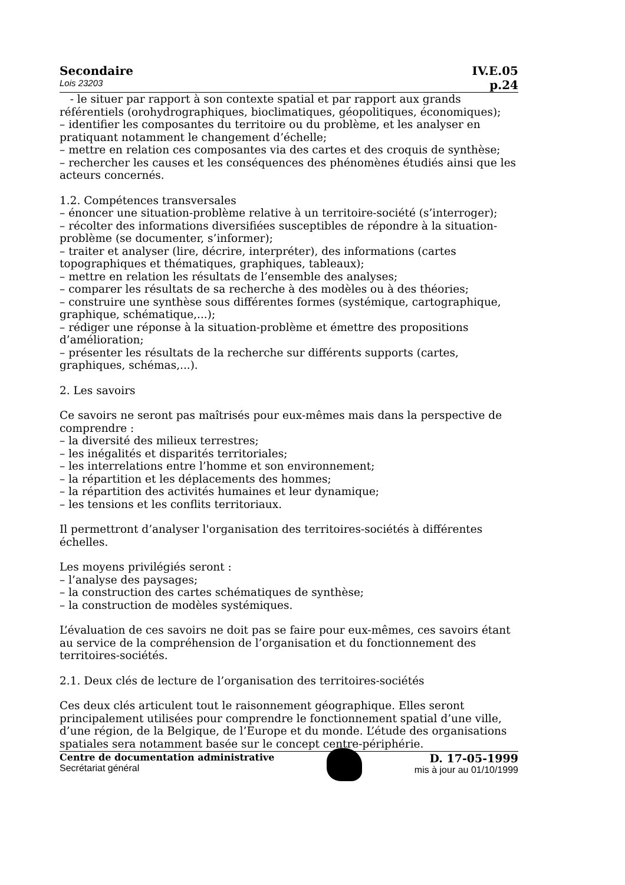Secondaire IV.E.05
Lois 23203 p.24
- le situer par rapport à son contexte spatial et par rapport aux grands référentiels (orohydrographiques, bioclimatiques, géopolitiques, économiques);
– identifier les composantes du territoire ou du problème, et les analyser en pratiquant notamment le changement d’échelle;
– mettre en relation ces composantes via des cartes et des croquis de synthèse;
– rechercher les causes et les conséquences des phénomènes étudiés ainsi que les acteurs concernés.
1.2. Compétences transversales
– énoncer une situation-problème relative à un territoire-société (s’interroger);
– récolter des informations diversifiées susceptibles de répondre à la situation-problème (se documenter, s’informer);
– traiter et analyser (lire, décrire, interpréter), des informations (cartes topographiques et thématiques, graphiques, tableaux);
– mettre en relation les résultats de l’ensemble des analyses;
– comparer les résultats de sa recherche à des modèles ou à des théories;
– construire une synthèse sous différentes formes (systémique, cartographique, graphique, schématique,...);
– rédiger une réponse à la situation-problème et émettre des propositions d’amélioration;
– présenter les résultats de la recherche sur différents supports (cartes, graphiques, schémas,...).
2. Les savoirs
Ce savoirs ne seront pas maîtrisés pour eux-mêmes mais dans la perspective de comprendre :
– la diversité des milieux terrestres;
– les inégalités et disparités territoriales;
– les interrelations entre l’homme et son environnement;
– la répartition et les déplacements des hommes;
– la répartition des activités humaines et leur dynamique;
– les tensions et les conflits territoriaux.
Il permettront d’analyser l'organisation des territoires-sociétés à différentes échelles.
Les moyens privilégiés seront :
– l’analyse des paysages;
– la construction des cartes schématiques de synthèse;
– la construction de modèles systémiques.
L’évaluation de ces savoirs ne doit pas se faire pour eux-mêmes, ces savoirs étant au service de la compréhension de l’organisation et du fonctionnement des territoires-sociétés.
2.1. Deux clés de lecture de l’organisation des territoires-sociétés
Ces deux clés articulent tout le raisonnement géographique. Elles seront principalement utilisées pour comprendre le fonctionnement spatial d’une ville, d’une région, de la Belgique, de l’Europe et du monde. L’étude des organisations spatiales sera notamment basée sur le concept centre-périphérie.
Centre de documentation administrative
Secrétariat général
D. 17-05-1999
mis à jour au 01/10/1999